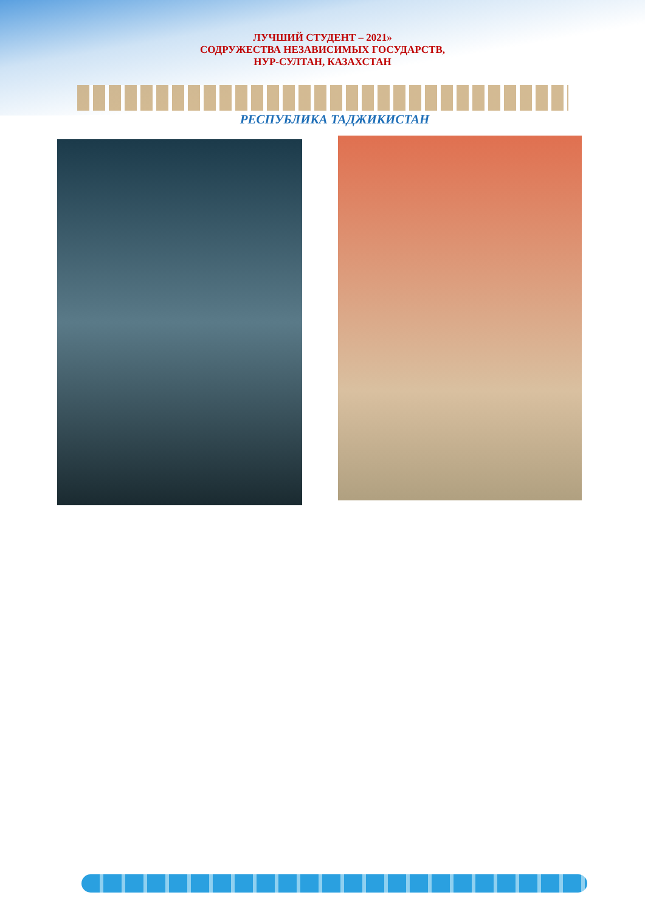ЛУЧШИЙ СТУДЕНТ – 2021»
СОДРУЖЕСТВА НЕЗАВИСИМЫХ ГОСУДАРСТВ,
НУР-СУЛТАН, КАЗАХСТАН
РЕСПУБЛИКА ТАДЖИКИСТАН